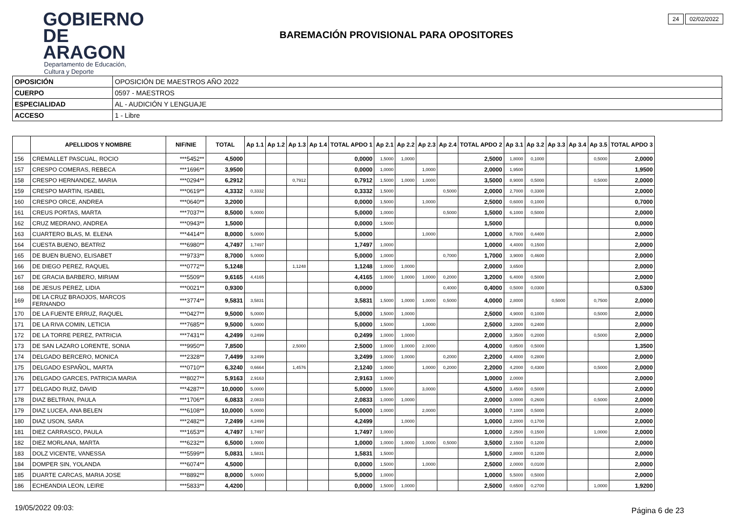GOBIERNO
DE ARAGON
Departamento de Educación,
Cultura y Deporte
24 02/02/2022
BAREMACIÓN PROVISIONAL PARA OPOSITORES
| OPOSICIÓN | OPOSICIÓN DE MAESTROS AÑO 2022 |
| CUERPO | 0597 - MAESTROS |
| ESPECIALIDAD | AL - AUDICIÓN Y LENGUAJE |
| ACCESO | 1 - Libre |
| | APELLIDOS Y NOMBRE | NIF/NIE | TOTAL | Ap 1.1 | Ap 1.2 | Ap 1.3 | Ap 1.4 | TOTAL APDO 1 | Ap 2.1 | Ap 2.2 | Ap 2.3 | Ap 2.4 | TOTAL APDO 2 | Ap 3.1 | Ap 3.2 | Ap 3.3 | Ap 3.4 | Ap 3.5 | TOTAL APDO 3 |
| --- | --- | --- | --- | --- | --- | --- | --- | --- | --- | --- | --- | --- | --- | --- | --- | --- | --- | --- | --- |
| 156 | CREMALLET PASCUAL, ROCIO | ***5452** | 4,5000 | | | | | 0,0000 | 1,5000 | 1,0000 | | | 2,5000 | 1,8000 | 0,1000 | | | 0,5000 | 2,0000 |
| 157 | CRESPO COMERAS, REBECA | ***1696** | 3,9500 | | | | | 0,0000 | 1,0000 | | 1,0000 | | 2,0000 | 1,9500 | | | | | 1,9500 |
| 158 | CRESPO HERNANDEZ, MARIA | ***0294** | 6,2912 | | | 0,7912 | | 0,7912 | 1,5000 | 1,0000 | 1,0000 | | 3,5000 | 8,9000 | 0,5000 | | | 0,5000 | 2,0000 |
| 159 | CRESPO MARTIN, ISABEL | ***0619** | 4,3332 | 0,3332 | | | | 0,3332 | 1,5000 | | | 0,5000 | 2,0000 | 2,7000 | 0,3300 | | | | 2,0000 |
| 160 | CRESPO ORCE, ANDREA | ***0640** | 3,2000 | | | | | 0,0000 | 1,5000 | | 1,0000 | | 2,5000 | 0,6000 | 0,1000 | | | | 0,7000 |
| 161 | CREUS PORTAS, MARTA | ***7037** | 8,5000 | 5,0000 | | | | 5,0000 | 1,0000 | | | 0,5000 | 1,5000 | 6,1000 | 0,5000 | | | | 2,0000 |
| 162 | CRUZ MEDRANO, ANDREA | ***0943** | 1,5000 | | | | | 0,0000 | 1,5000 | | | | 1,5000 | | | | | | 0,0000 |
| 163 | CUARTERO BLAS, M. ELENA | ***4414** | 8,0000 | 5,0000 | | | | 5,0000 | | | 1,0000 | | 1,0000 | 8,7000 | 0,4400 | | | | 2,0000 |
| 164 | CUESTA BUENO, BEATRIZ | ***6980** | 4,7497 | 1,7497 | | | | 1,7497 | 1,0000 | | | | 1,0000 | 4,4000 | 0,1500 | | | | 2,0000 |
| 165 | DE BUEN BUENO, ELISABET | ***9733** | 8,7000 | 5,0000 | | | | 5,0000 | 1,0000 | | | 0,7000 | 1,7000 | 3,9000 | 0,4600 | | | | 2,0000 |
| 166 | DE DIEGO PEREZ, RAQUEL | ***0772** | 5,1248 | | | 1,1248 | | 1,1248 | 1,0000 | 1,0000 | | | 2,0000 | 3,6500 | | | | | 2,0000 |
| 167 | DE GRACIA BARBERO, MIRIAM | ***5509** | 9,6165 | 4,4165 | | | | 4,4165 | 1,0000 | 1,0000 | 1,0000 | 0,2000 | 3,2000 | 6,4000 | 0,5000 | | | | 2,0000 |
| 168 | DE JESUS PEREZ, LIDIA | ***0021** | 0,9300 | | | | | 0,0000 | | | | 0,4000 | 0,4000 | 0,5000 | 0,0300 | | | | 0,5300 |
| 169 | DE LA CRUZ BRAOJOS, MARCOS FERNANDO | ***3774** | 9,5831 | 3,5831 | | | | 3,5831 | 1,5000 | 1,0000 | 1,0000 | 0,5000 | 4,0000 | 2,8000 | | 0,5000 | | 0,7500 | 2,0000 |
| 170 | DE LA FUENTE ERRUZ, RAQUEL | ***0427** | 9,5000 | 5,0000 | | | | 5,0000 | 1,5000 | 1,0000 | | | 2,5000 | 4,9000 | 0,1000 | | | 0,5000 | 2,0000 |
| 171 | DE LA RIVA COMIN, LETICIA | ***7685** | 9,5000 | 5,0000 | | | | 5,0000 | 1,5000 | | 1,0000 | | 2,5000 | 3,2000 | 0,2400 | | | | 2,0000 |
| 172 | DE LA TORRE PEREZ, PATRICIA | ***7431** | 4,2499 | 0,2499 | | | | 0,2499 | 1,0000 | 1,0000 | | | 2,0000 | 3,3500 | 0,2000 | | | 0,5000 | 2,0000 |
| 173 | DE SAN LAZARO LORENTE, SONIA | ***9950** | 7,8500 | | | 2,5000 | | 2,5000 | 1,0000 | 1,0000 | 2,0000 | | 4,0000 | 0,8500 | 0,5000 | | | | 1,3500 |
| 174 | DELGADO BERCERO, MONICA | ***2328** | 7,4499 | 3,2499 | | | | 3,2499 | 1,0000 | 1,0000 | | 0,2000 | 2,2000 | 4,4000 | 0,2800 | | | | 2,0000 |
| 175 | DELGADO ESPAÑOL, MARTA | ***0710** | 6,3240 | 0,6664 | | 1,4576 | | 2,1240 | 1,0000 | | 1,0000 | 0,2000 | 2,2000 | 4,2000 | 0,4300 | | | 0,5000 | 2,0000 |
| 176 | DELGADO GARCES, PATRICIA MARIA | ***8027** | 5,9163 | 2,9163 | | | | 2,9163 | 1,0000 | | | | 1,0000 | 2,0000 | | | | | 2,0000 |
| 177 | DELGADO RUIZ, DAVID | ***4287** | 10,0000 | 5,0000 | | | | 5,0000 | 1,5000 | | 3,0000 | | 4,5000 | 3,4500 | 0,5000 | | | | 2,0000 |
| 178 | DIAZ BELTRAN, PAULA | ***1706** | 6,0833 | 2,0833 | | | | 2,0833 | 1,0000 | 1,0000 | | | 2,0000 | 3,0000 | 0,2600 | | | 0,5000 | 2,0000 |
| 179 | DIAZ LUCEA, ANA BELEN | ***6108** | 10,0000 | 5,0000 | | | | 5,0000 | 1,0000 | | 2,0000 | | 3,0000 | 7,1000 | 0,5000 | | | | 2,0000 |
| 180 | DIAZ USON, SARA | ***2482** | 7,2499 | 4,2499 | | | | 4,2499 | | 1,0000 | | | 1,0000 | 2,2000 | 0,1700 | | | | 2,0000 |
| 181 | DIEZ CARRASCO, PAULA | ***1653** | 4,7497 | 1,7497 | | | | 1,7497 | 1,0000 | | | | 1,0000 | 2,2500 | 0,1500 | | | 1,0000 | 2,0000 |
| 182 | DIEZ MORLANA, MARTA | ***6232** | 6,5000 | 1,0000 | | | | 1,0000 | 1,0000 | 1,0000 | 1,0000 | 0,5000 | 3,5000 | 2,1500 | 0,1200 | | | | 2,0000 |
| 183 | DOLZ VICENTE, VANESSA | ***5599** | 5,0831 | 1,5831 | | | | 1,5831 | 1,5000 | | | | 1,5000 | 2,8000 | 0,1200 | | | | 2,0000 |
| 184 | DOMPER SIN, YOLANDA | ***6074** | 4,5000 | | | | | 0,0000 | 1,5000 | | 1,0000 | | 2,5000 | 2,0000 | 0,0100 | | | | 2,0000 |
| 185 | DUARTE CARCAS, MARIA JOSE | ***8892** | 8,0000 | 5,0000 | | | | 5,0000 | 1,0000 | | | | 1,0000 | 5,5000 | 0,5000 | | | | 2,0000 |
| 186 | ECHEANDIA LEON, LEIRE | ***5833** | 4,4200 | | | | | 0,0000 | 1,5000 | 1,0000 | | | 2,5000 | 0,6500 | 0,2700 | | | 1,0000 | 1,9200 |
19/05/2022 09:03: Página 6 de 23